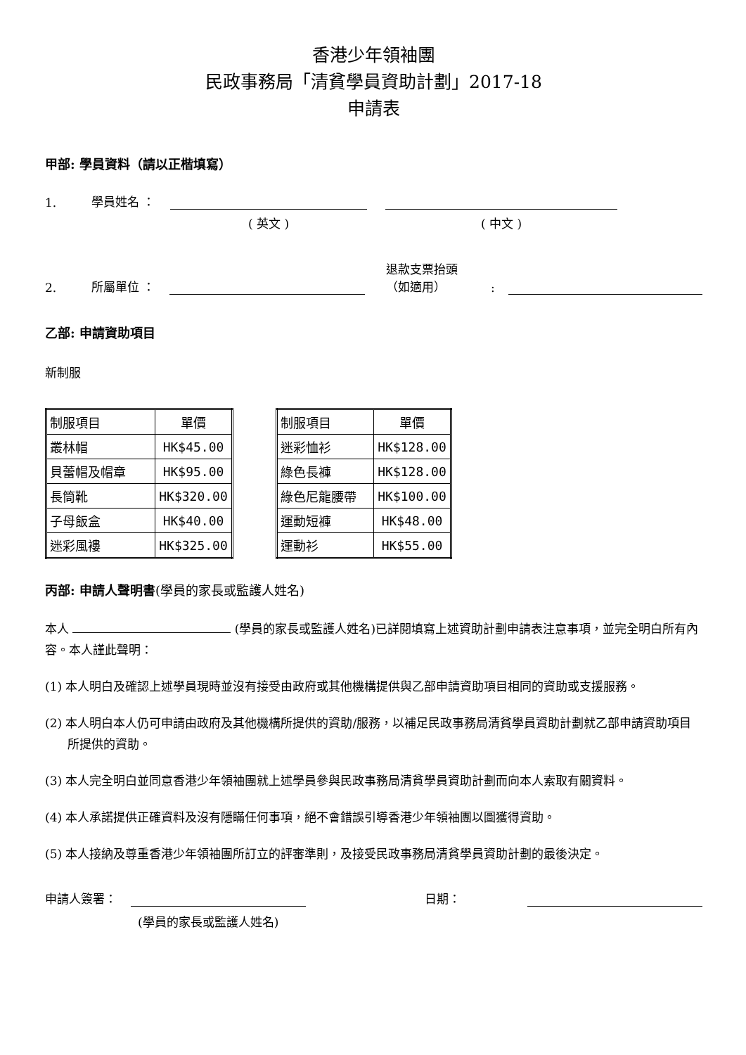香港少年領袖團
民政事務局「清貧學員資助計劃」2017-18
申請表
甲部: 學員資料（請以正楷填寫）
1. 學員姓名 ：
( 英文 ) ( 中文 )
2. 所屬單位 ： 退款支票抬頭
（如適用）:
乙部: 申請資助項目
新制服
| 制服項目 | 單價 |
| 叢林帽 | HK$45.00 |
| 貝蕾帽及帽章 | HK$95.00 |
| 長筒靴 | HK$320.00 |
| 子母飯盒 | HK$40.00 |
| 迷彩風褸 | HK$325.00 |
| 制服項目 | 單價 |
| 迷彩恤衫 | HK$128.00 |
| 綠色長褲 | HK$128.00 |
| 綠色尼龍腰帶 | HK$100.00 |
| 運動短褲 | HK$48.00 |
| 運動衫 | HK$55.00 |
丙部: 申請人聲明書(學員的家長或監護人姓名)
本人 (學員的家長或監護人姓名)已詳閱填寫上述資助計劃申請表注意事項，並完全明白所有內容。本人謹此聲明：
(1) 本人明白及確認上述學員現時並沒有接受由政府或其他機構提供與乙部申請資助項目相同的資助或支援服務。
(2) 本人明白本人仍可申請由政府及其他機構所提供的資助/服務，以補足民政事務局清貧學員資助計劃就乙部申請資助項目所提供的資助。
(3) 本人完全明白並同意香港少年領袖團就上述學員參與民政事務局清貧學員資助計劃而向本人索取有關資料。
(4) 本人承諾提供正確資料及沒有隱瞞任何事項，絕不會錯誤引導香港少年領袖團以圖獲得資助。
(5) 本人接納及尊重香港少年領袖團所訂立的評審準則，及接受民政事務局清貧學員資助計劃的最後決定。
申請人簽署： 日期：
(學員的家長或監護人姓名)